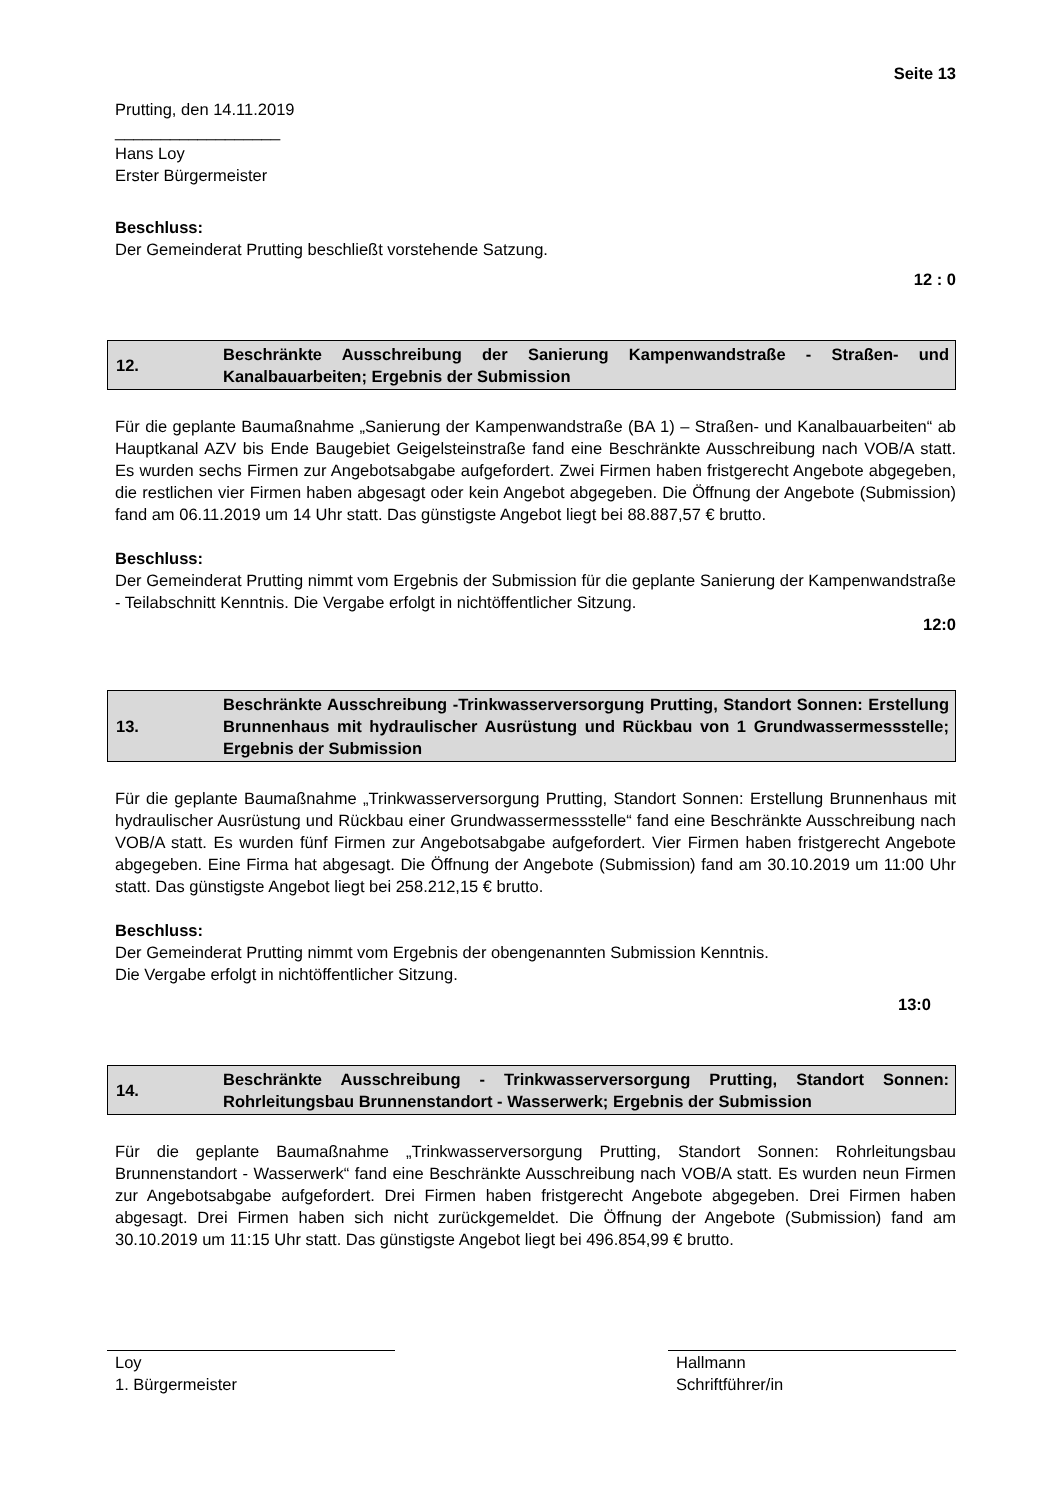Seite 13
Prutting, den 14.11.2019
__________________
Hans Loy
Erster Bürgermeister
Beschluss:
Der Gemeinderat Prutting beschließt vorstehende Satzung.
12 : 0
12.
Beschränkte Ausschreibung der Sanierung Kampenwandstraße - Straßen- und Kanalbauarbeiten; Ergebnis der Submission
Für die geplante Baumaßnahme „Sanierung der Kampenwandstraße (BA 1) – Straßen- und Kanalbauarbeiten“ ab Hauptkanal AZV bis Ende Baugebiet Geigelsteinstraße fand eine Beschränkte Ausschreibung nach VOB/A statt. Es wurden sechs Firmen zur Angebotsabgabe aufgefordert. Zwei Firmen haben fristgerecht Angebote abgegeben, die restlichen vier Firmen haben abgesagt oder kein Angebot abgegeben. Die Öffnung der Angebote (Submission) fand am 06.11.2019 um 14 Uhr statt. Das günstigste Angebot liegt bei 88.887,57 € brutto.
Beschluss:
Der Gemeinderat Prutting nimmt vom Ergebnis der Submission für die geplante Sanierung der Kampenwandstraße - Teilabschnitt Kenntnis. Die Vergabe erfolgt in nichtöffentlicher Sitzung.
12:0
13.
Beschränkte Ausschreibung -Trinkwasserversorgung Prutting, Standort Sonnen: Erstellung Brunnenhaus mit hydraulischer Ausrüstung und Rückbau von 1 Grundwassermessstelle; Ergebnis der Submission
Für die geplante Baumaßnahme „Trinkwasserversorgung Prutting, Standort Sonnen: Erstellung Brunnenhaus mit hydraulischer Ausrüstung und Rückbau einer Grundwassermessstelle“ fand eine Beschränkte Ausschreibung nach VOB/A statt. Es wurden fünf Firmen zur Angebotsabgabe aufgefordert. Vier Firmen haben fristgerecht Angebote abgegeben. Eine Firma hat abgesagt. Die Öffnung der Angebote (Submission) fand am 30.10.2019 um 11:00 Uhr statt. Das günstigste Angebot liegt bei 258.212,15 € brutto.
Beschluss:
Der Gemeinderat Prutting nimmt vom Ergebnis der obengenannten Submission Kenntnis.
Die Vergabe erfolgt in nichtöffentlicher Sitzung.
13:0
14.
Beschränkte Ausschreibung - Trinkwasserversorgung Prutting, Standort Sonnen: Rohrleitungsbau Brunnenstandort - Wasserwerk; Ergebnis der Submission
Für die geplante Baumaßnahme „Trinkwasserversorgung Prutting, Standort Sonnen: Rohrleitungsbau Brunnenstandort - Wasserwerk“ fand eine Beschränkte Ausschreibung nach VOB/A statt. Es wurden neun Firmen zur Angebotsabgabe aufgefordert. Drei Firmen haben fristgerecht Angebote abgegeben. Drei Firmen haben abgesagt. Drei Firmen haben sich nicht zurückgemeldet. Die Öffnung der Angebote (Submission) fand am 30.10.2019 um 11:15 Uhr statt. Das günstigste Angebot liegt bei 496.854,99 € brutto.
Loy
1. Bürgermeister
Hallmann
Schriftführer/in